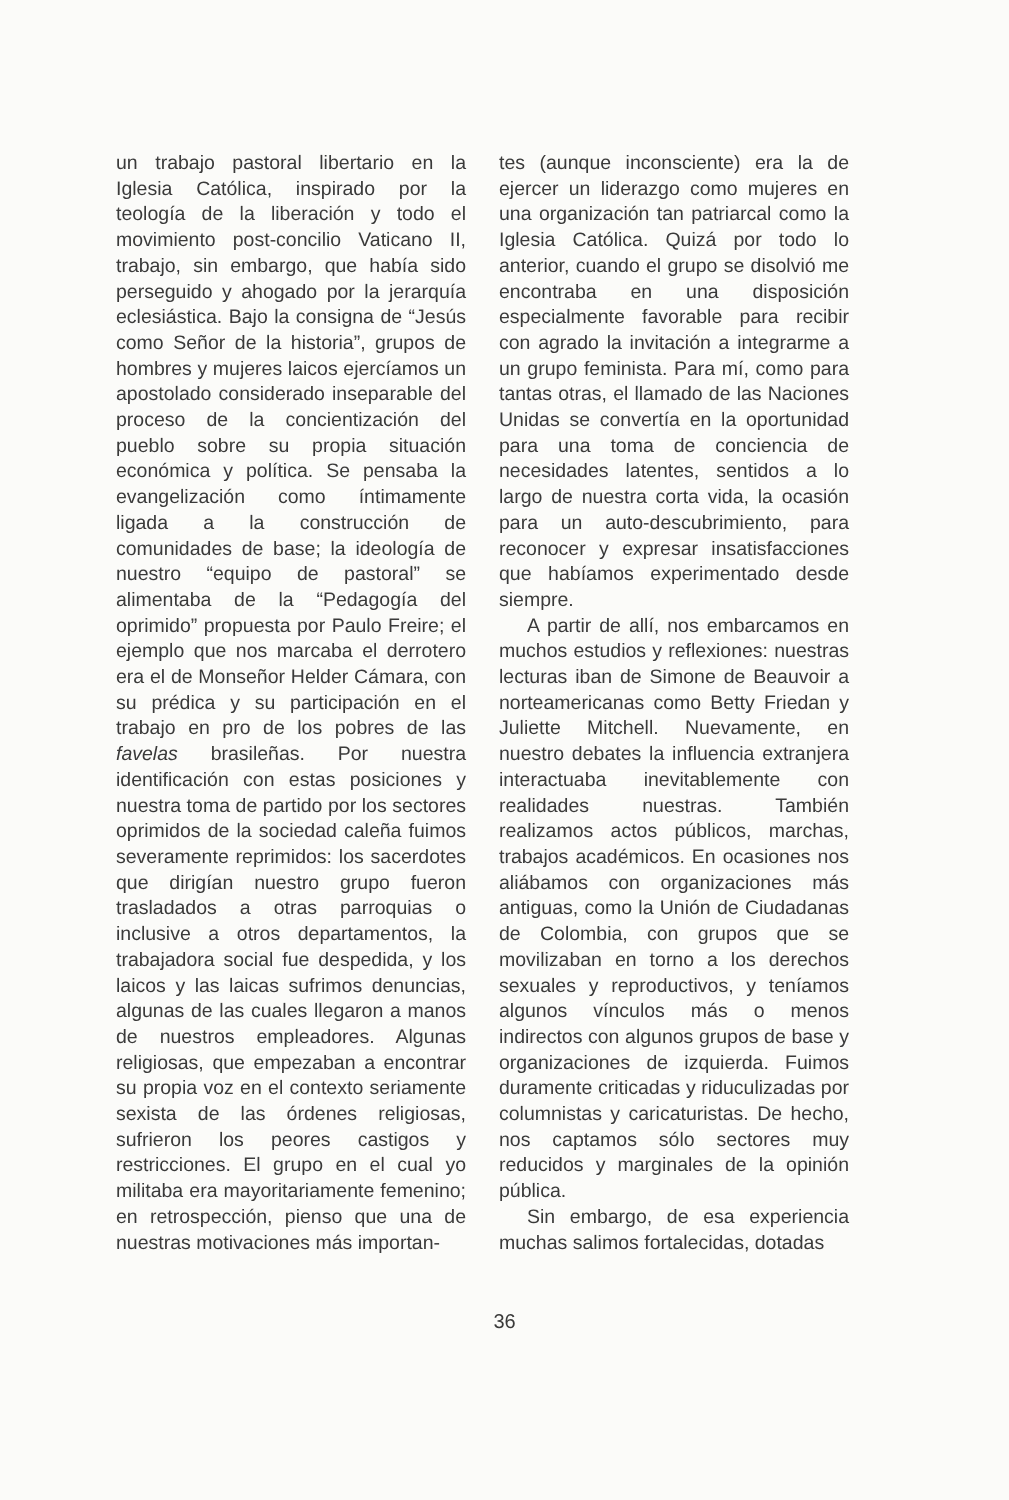un trabajo pastoral libertario en la Iglesia Católica, inspirado por la teología de la liberación y todo el movimiento post-concilio Vaticano II, trabajo, sin embargo, que había sido perseguido y ahogado por la jerarquía eclesiástica. Bajo la consigna de “Jesús como Señor de la historia”, grupos de hombres y mujeres laicos ejercíamos un apostolado considerado inseparable del proceso de la concientización del pueblo sobre su propia situación económica y política. Se pensaba la evangelización como íntimamente ligada a la construcción de comunidades de base; la ideología de nuestro “equipo de pastoral” se alimentaba de la “Pedagogía del oprimido” propuesta por Paulo Freire; el ejemplo que nos marcaba el derrotero era el de Monseñor Helder Cámara, con su prédica y su participación en el trabajo en pro de los pobres de las favelas brasileñas. Por nuestra identificación con estas posiciones y nuestra toma de partido por los sectores oprimidos de la sociedad caleña fuimos severamente reprimidos: los sacerdotes que dirigían nuestro grupo fueron trasladados a otras parroquias o inclusive a otros departamentos, la trabajadora social fue despedida, y los laicos y las laicas sufrimos denuncias, algunas de las cuales llegaron a manos de nuestros empleadores. Algunas religiosas, que empezaban a encontrar su propia voz en el contexto seriamente sexista de las órdenes religiosas, sufrieron los peores castigos y restricciones. El grupo en el cual yo militaba era mayoritariamente femenino; en retrospección, pienso que una de nuestras motivaciones más importan-
tes (aunque inconsciente) era la de ejercer un liderazgo como mujeres en una organización tan patriarcal como la Iglesia Católica. Quizá por todo lo anterior, cuando el grupo se disolvió me encontraba en una disposición especialmente favorable para recibir con agrado la invitación a integrarme a un grupo feminista. Para mí, como para tantas otras, el llamado de las Naciones Unidas se convertía en la oportunidad para una toma de conciencia de necesidades latentes, sentidos a lo largo de nuestra corta vida, la ocasión para un auto-descubrimiento, para reconocer y expresar insatisfacciones que habíamos experimentado desde siempre.
A partir de allí, nos embarcamos en muchos estudios y reflexiones: nuestras lecturas iban de Simone de Beauvoir a norteamericanas como Betty Friedan y Juliette Mitchell. Nuevamente, en nuestro debates la influencia extranjera interactuaba inevitablemente con realidades nuestras. También realizamos actos públicos, marchas, trabajos académicos. En ocasiones nos aliábamos con organizaciones más antiguas, como la Unión de Ciudadanas de Colombia, con grupos que se movilizaban en torno a los derechos sexuales y reproductivos, y teníamos algunos vínculos más o menos indirectos con algunos grupos de base y organizaciones de izquierda. Fuimos duramente criticadas y riduculizadas por columnistas y caricaturistas. De hecho, nos captamos sólo sectores muy reducidos y marginales de la opinión pública.
Sin embargo, de esa experiencia muchas salimos fortalecidas, dotadas
36